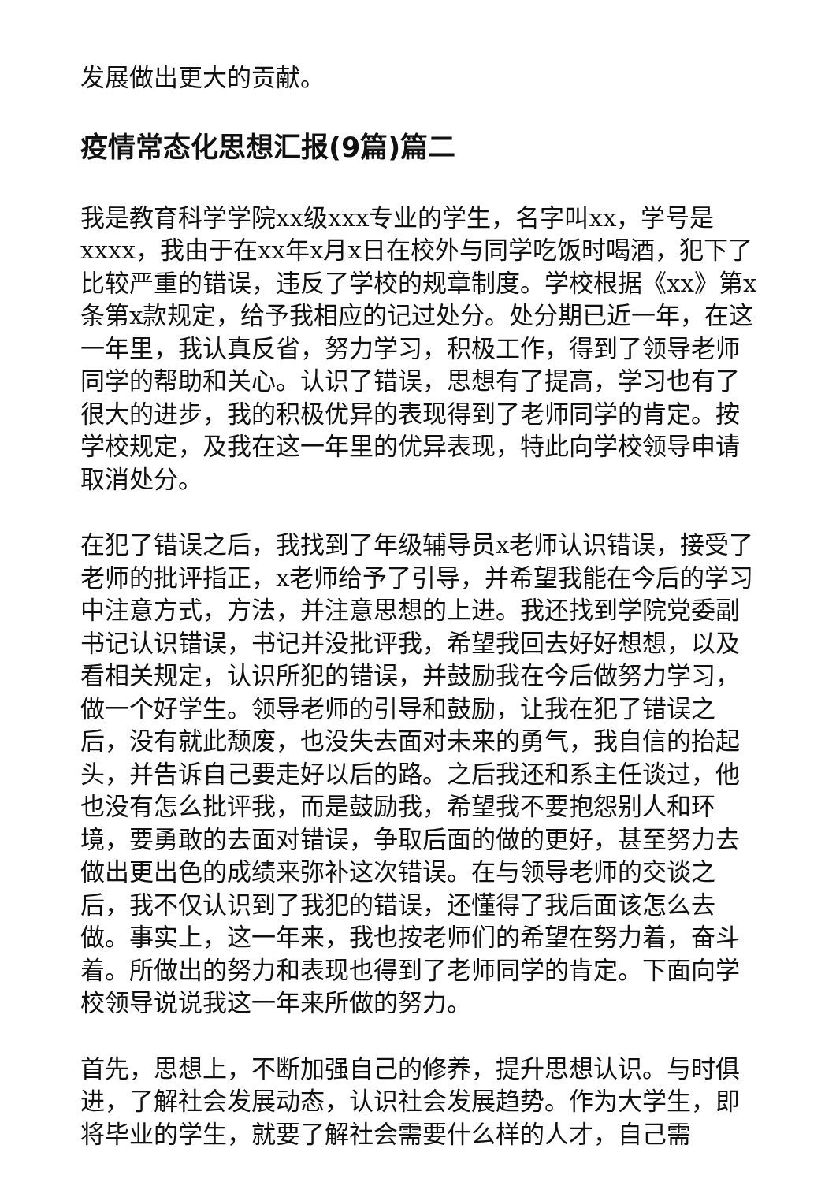发展做出更大的贡献。
疫情常态化思想汇报(9篇)篇二
我是教育科学学院xx级xxx专业的学生，名字叫xx，学号是xxxx，我由于在xx年x月x日在校外与同学吃饭时喝酒，犯下了比较严重的错误，违反了学校的规章制度。学校根据《xx》第x条第x款规定，给予我相应的记过处分。处分期已近一年，在这一年里，我认真反省，努力学习，积极工作，得到了领导老师同学的帮助和关心。认识了错误，思想有了提高，学习也有了很大的进步，我的积极优异的表现得到了老师同学的肯定。按学校规定，及我在这一年里的优异表现，特此向学校领导申请取消处分。
在犯了错误之后，我找到了年级辅导员x老师认识错误，接受了老师的批评指正，x老师给予了引导，并希望我能在今后的学习中注意方式，方法，并注意思想的上进。我还找到学院党委副书记认识错误，书记并没批评我，希望我回去好好想想，以及看相关规定，认识所犯的错误，并鼓励我在今后做努力学习，做一个好学生。领导老师的引导和鼓励，让我在犯了错误之后，没有就此颓废，也没失去面对未来的勇气，我自信的抬起头，并告诉自己要走好以后的路。之后我还和系主任谈过，他也没有怎么批评我，而是鼓励我，希望我不要抱怨别人和环境，要勇敢的去面对错误，争取后面的做的更好，甚至努力去做出更出色的成绩来弥补这次错误。在与领导老师的交谈之后，我不仅认识到了我犯的错误，还懂得了我后面该怎么去做。事实上，这一年来，我也按老师们的希望在努力着，奋斗着。所做出的努力和表现也得到了老师同学的肯定。下面向学校领导说说我这一年来所做的努力。
首先，思想上，不断加强自己的修养，提升思想认识。与时俱进，了解社会发展动态，认识社会发展趋势。作为大学生，即将毕业的学生，就要了解社会需要什么样的人才，自己需